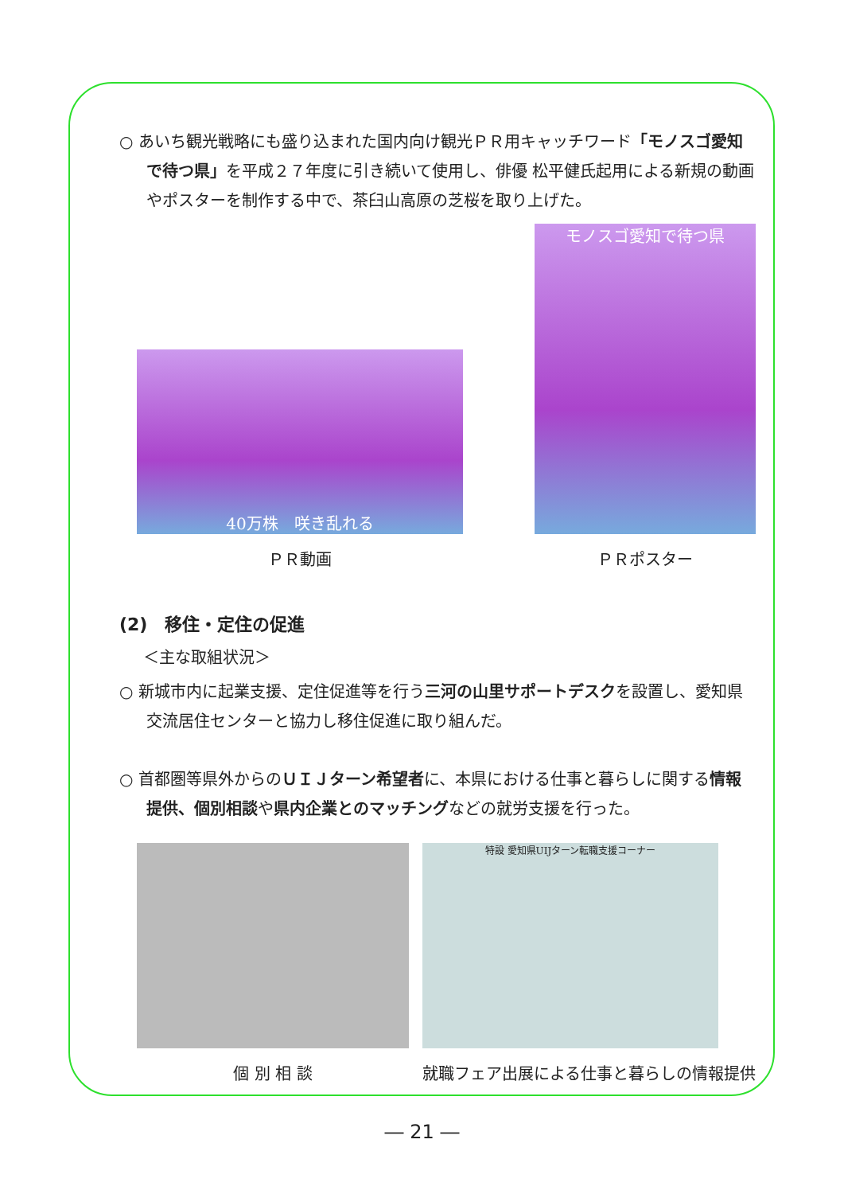○ あいち観光戦略にも盛り込まれた国内向け観光ＰＲ用キャッチワード「モノスゴ愛知で待つ県」を平成２７年度に引き続いて使用し、俳優 松平健氏起用による新規の動画やポスターを制作する中で、茶臼山高原の芝桜を取り上げた。
40万株　咲き乱れる
ＰＲ動画
モノスゴ愛知で待つ県
ＰＲポスター
(2)　移住・定住の促進
＜主な取組状況＞
○ 新城市内に起業支援、定住促進等を行う三河の山里サポートデスクを設置し、愛知県交流居住センターと協力し移住促進に取り組んだ。
○ 首都圏等県外からのＵＩＪターン希望者に、本県における仕事と暮らしに関する情報提供、個別相談や県内企業とのマッチングなどの就労支援を行った。
個 別 相 談
特設 愛知県UIJターン転職支援コーナー
就職フェア出展による仕事と暮らしの情報提供
― 21 ―